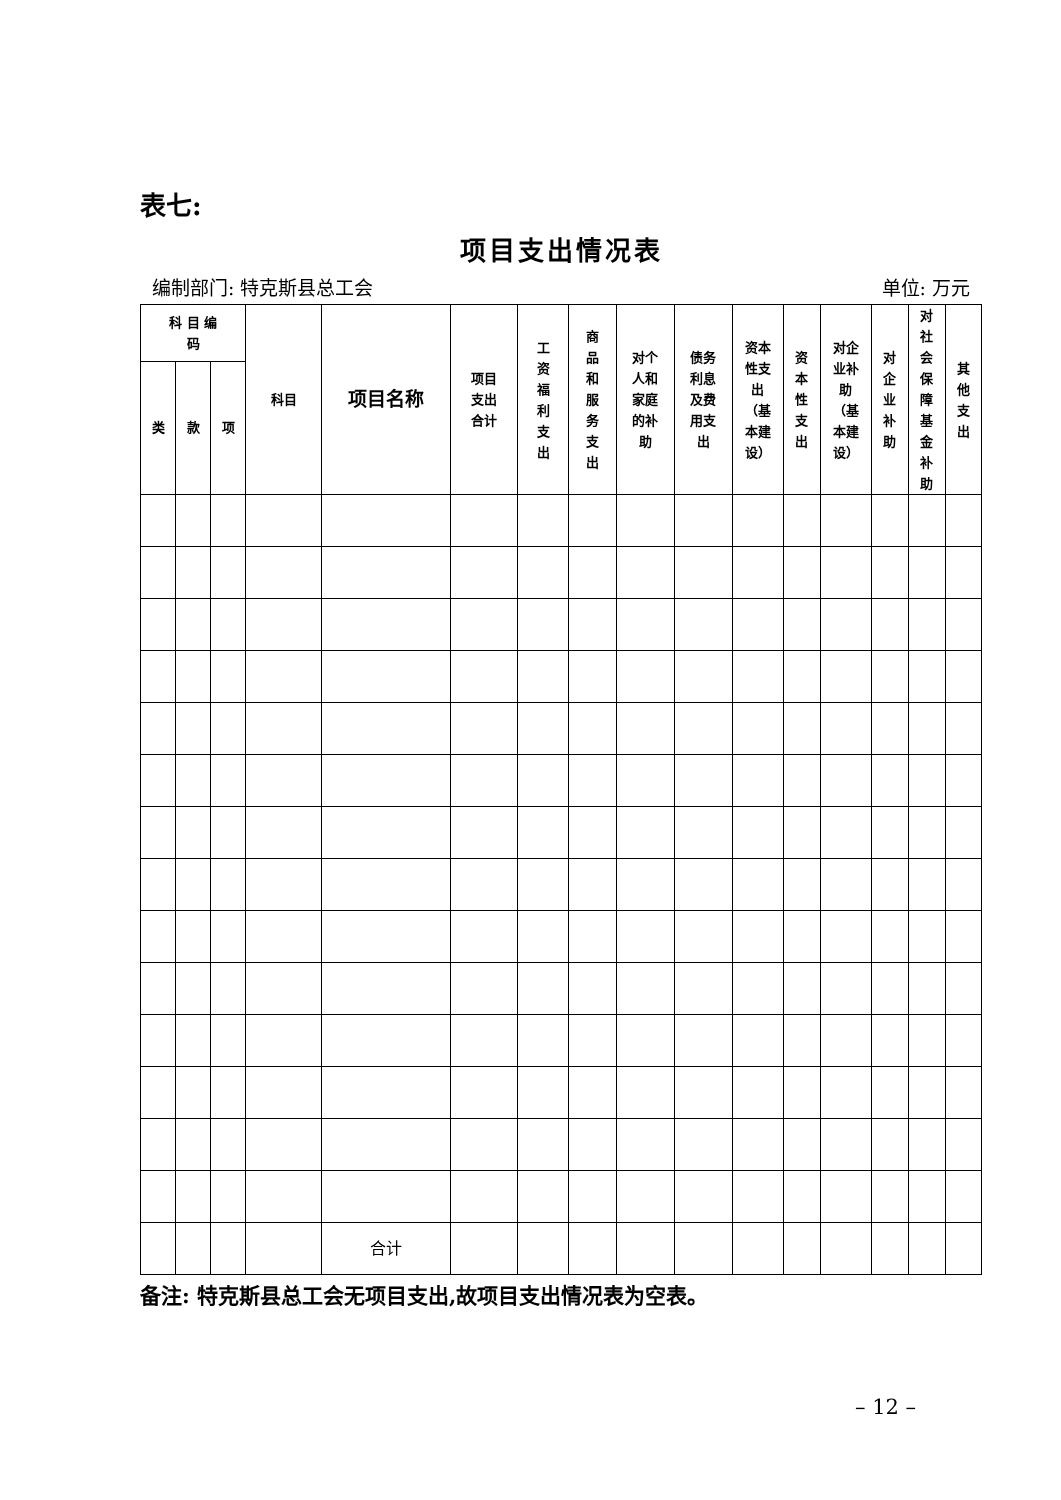表七:
项目支出情况表
编制部门: 特克斯县总工会 单位: 万元
| 科 目 编 码 | | | 科目 | 项目名称 | 项目 支出 合计 | 工 资 福 利 支 出 | 商 品 和 服 务 支 出 | 对个 人和 家庭 的补 助 | 债务 利息 及费 用支 出 | 资本 性支 出 （基 本建 设） | 资 本 性 支 出 | 对企 业补 助 （基 本建 设） | 对 企 业 补 助 | 对 社 会 保 障 基 金 补 助 | 其 他 支 出 |
| --- | --- | --- | --- | --- | --- | --- | --- | --- | --- | --- | --- | --- | --- | --- | --- |
| 类 | 款 | 项 | | | | | | | | | | | | | |
| | | | | 合计 | | | | | | | | | | | |
备注: 特克斯县总工会无项目支出,故项目支出情况表为空表。
– 12 –